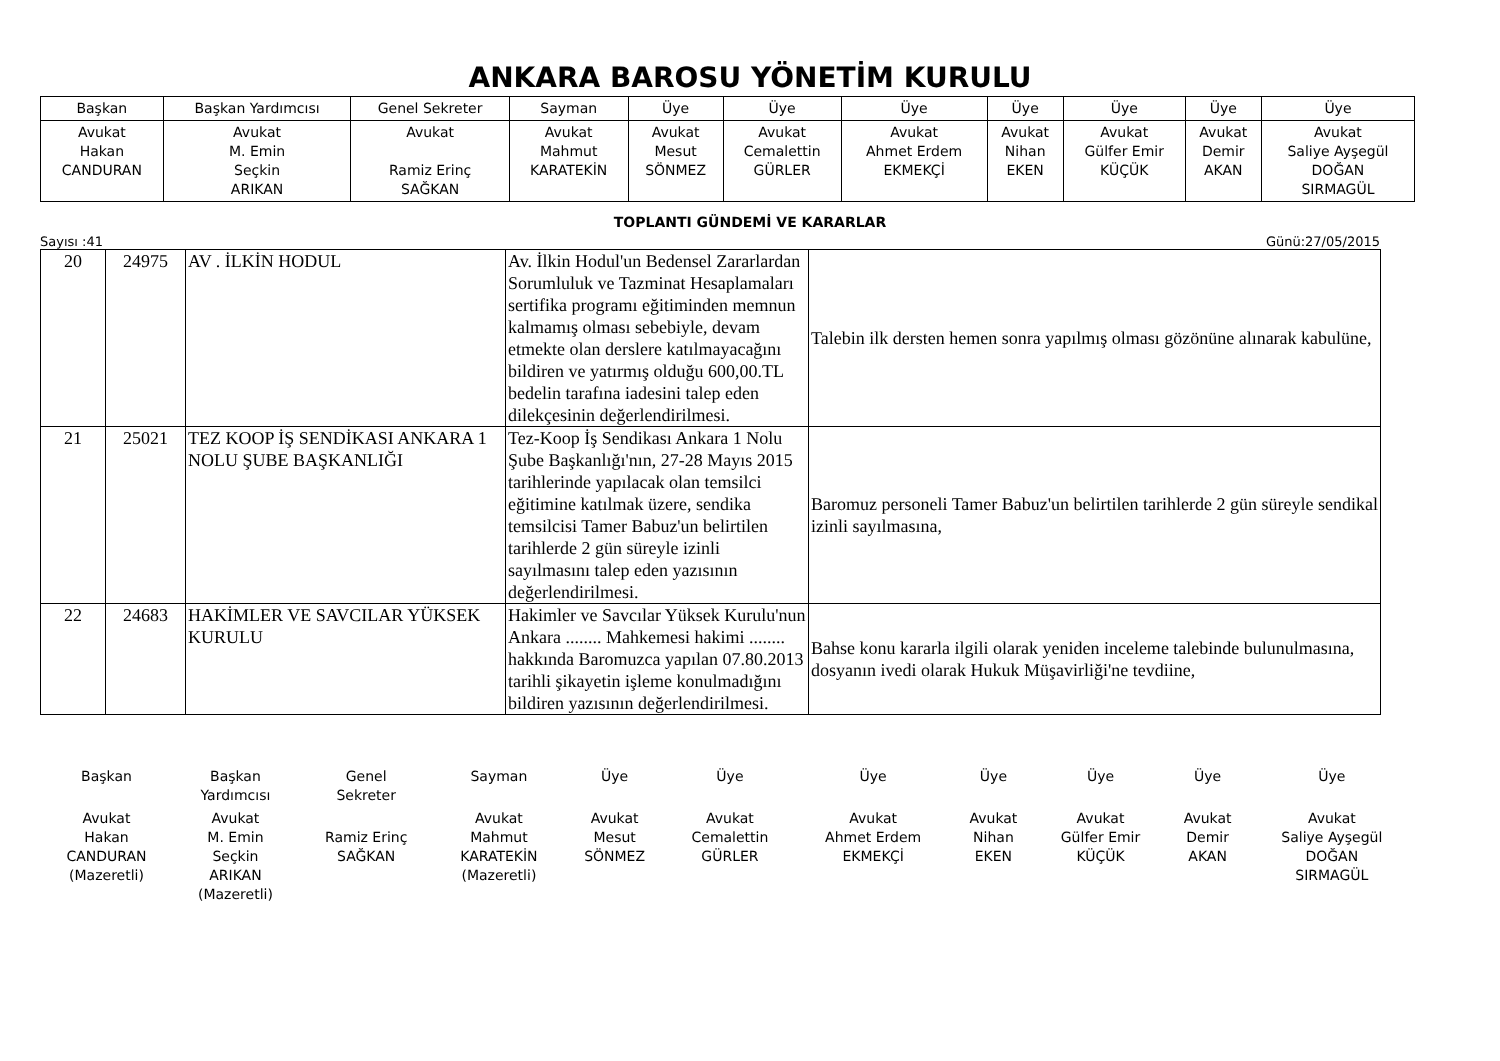ANKARA BAROSU YÖNETİM KURULU
| Başkan | Başkan Yardımcısı | Genel Sekreter | Sayman | Üye | Üye | Üye | Üye | Üye | Üye | Üye |
| Avukat Hakan CANDURAN | Avukat M. Emin Seçkin ARIKAN | Avukat Ramiz Erinç SAĞKAN | Avukat Mahmut KARATEKİN | Avukat Mesut SÖNMEZ | Avukat Cemalettin GÜRLER | Avukat Ahmet Erdem EKMEKÇİ | Avukat Nihan EKEN | Avukat Gülfer Emir KÜÇÜK | Avukat Demir AKAN | Avukat Saliye Ayşegül DOĞAN SIRMAGÜL |
TOPLANTI GÜNDEMİ VE KARARLAR
Sayısı :41 Günü:27/05/2015
| 20 | 24975 | AV . İLKİN HODUL | Av. İlkin Hodul'un Bedensel Zararlardan Sorumluluk ve Tazminat Hesaplamaları sertifika programı eğitiminden memnun kalmamış olması sebebiyle, devam etmekte olan derslere katılmayacağını bildiren ve yatırmış olduğu 600,00.TL bedelin tarafına iadesini talep eden dilekçesinin değerlendirilmesi. | Talebin ilk dersten hemen sonra yapılmış olması gözönüne alınarak kabulüne, |
| 21 | 25021 | TEZ KOOP İŞ SENDİKASI ANKARA 1 NOLU ŞUBE BAŞKANLIĞI | Tez-Koop İş Sendikası Ankara 1 Nolu Şube Başkanlığı'nın, 27-28 Mayıs 2015 tarihlerinde yapılacak olan temsilci eğitimine katılmak üzere, sendika temsilcisi Tamer Babuz'un belirtilen tarihlerde 2 gün süreyle izinli sayılmasını talep eden yazısının değerlendirilmesi. | Baromuz personeli Tamer Babuz'un belirtilen tarihlerde 2 gün süreyle sendikal izinli sayılmasına, |
| 22 | 24683 | HAKİMLER VE SAVCILAR YÜKSEK KURULU | Hakimler ve Savcılar Yüksek Kurulu'nun Ankara ........ Mahkemesi hakimi ........ hakkında Baromuzca yapılan 07.80.2013 tarihli şikayetin işleme konulmadığını bildiren yazısının değerlendirilmesi. | Bahse konu kararla ilgili olarak yeniden inceleme talebinde bulunulmasına, dosyanın ivedi olarak Hukuk Müşavirliği'ne tevdiine, |
| Başkan | Başkan Yardımcısı | Genel Sekreter | Sayman | Üye | Üye | Üye | Üye | Üye | Üye | Üye |
| Avukat Hakan CANDURAN (Mazeretli) | Avukat M. Emin Seçkin ARIKAN (Mazeretli) | Ramiz Erinç SAĞKAN | Avukat Mahmut KARATEKİN (Mazeretli) | Avukat Mesut SÖNMEZ | Avukat Cemalettin GÜRLER | Avukat Ahmet Erdem EKMEKÇİ | Avukat Nihan EKEN | Avukat Gülfer Emir KÜÇÜK | Avukat Demir AKAN | Avukat Saliye Ayşegül DOĞAN SIRMAGÜL |